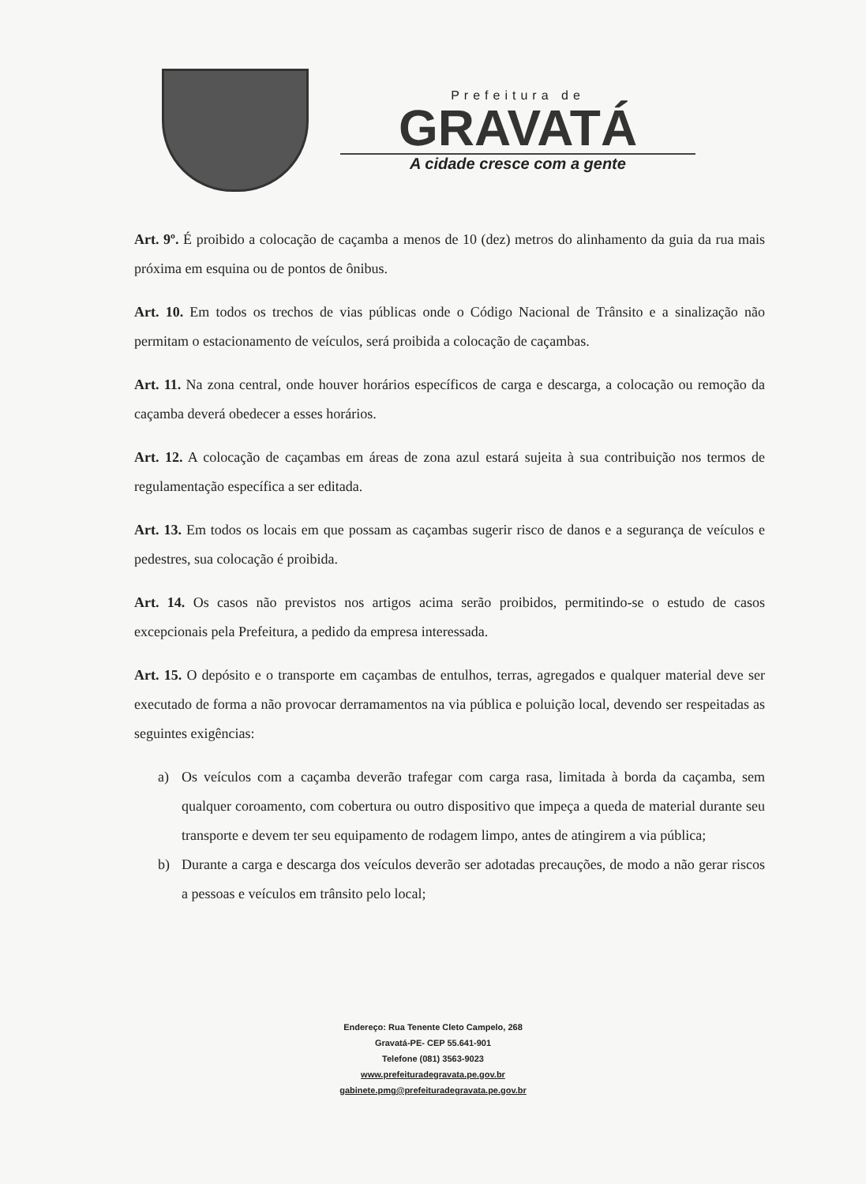Prefeitura de
GRAVATÁ
A cidade cresce com a gente
Art. 9º. É proibido a colocação de caçamba a menos de 10 (dez) metros do alinhamento da guia da rua mais próxima em esquina ou de pontos de ônibus.
Art. 10. Em todos os trechos de vias públicas onde o Código Nacional de Trânsito e a sinalização não permitam o estacionamento de veículos, será proibida a colocação de caçambas.
Art. 11. Na zona central, onde houver horários específicos de carga e descarga, a colocação ou remoção da caçamba deverá obedecer a esses horários.
Art. 12. A colocação de caçambas em áreas de zona azul estará sujeita à sua contribuição nos termos de regulamentação específica a ser editada.
Art. 13. Em todos os locais em que possam as caçambas sugerir risco de danos e a segurança de veículos e pedestres, sua colocação é proibida.
Art. 14. Os casos não previstos nos artigos acima serão proibidos, permitindo-se o estudo de casos excepcionais pela Prefeitura, a pedido da empresa interessada.
Art. 15. O depósito e o transporte em caçambas de entulhos, terras, agregados e qualquer material deve ser executado de forma a não provocar derramamentos na via pública e poluição local, devendo ser respeitadas as seguintes exigências:
a) Os veículos com a caçamba deverão trafegar com carga rasa, limitada à borda da caçamba, sem qualquer coroamento, com cobertura ou outro dispositivo que impeça a queda de material durante seu transporte e devem ter seu equipamento de rodagem limpo, antes de atingirem a via pública;
b) Durante a carga e descarga dos veículos deverão ser adotadas precauções, de modo a não gerar riscos a pessoas e veículos em trânsito pelo local;
Endereço: Rua Tenente Cleto Campelo, 268
Gravatá-PE- CEP 55.641-901
Telefone (081) 3563-9023
www.prefeituradegravata.pe.gov.br
gabinete.pmg@prefeituradegravata.pe.gov.br